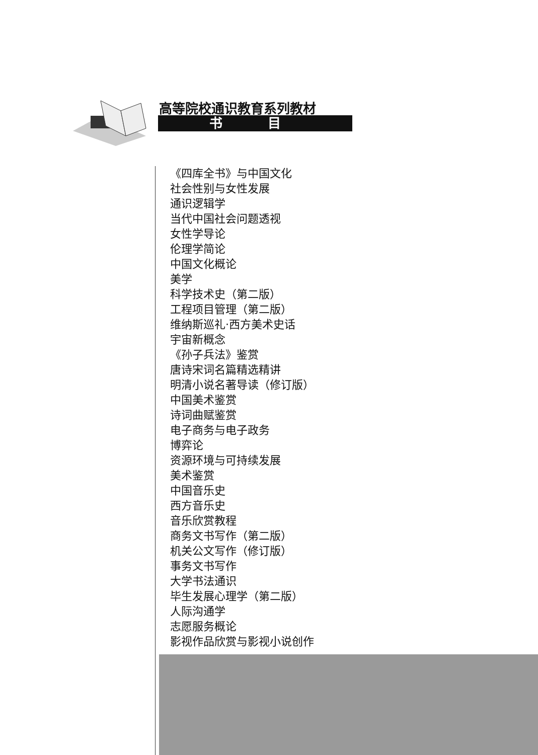高等院校通识教育系列教材
书 目
《四库全书》与中国文化
社会性别与女性发展
通识逻辑学
当代中国社会问题透视
女性学导论
伦理学简论
中国文化概论
美学
科学技术史（第二版）
工程项目管理（第二版）
维纳斯巡礼·西方美术史话
宇宙新概念
《孙子兵法》鉴赏
唐诗宋词名篇精选精讲
明清小说名著导读（修订版）
中国美术鉴赏
诗词曲赋鉴赏
电子商务与电子政务
博弈论
资源环境与可持续发展
美术鉴赏
中国音乐史
西方音乐史
音乐欣赏教程
商务文书写作（第二版）
机关公文写作（修订版）
事务文书写作
大学书法通识
毕生发展心理学（第二版）
人际沟通学
志愿服务概论
影视作品欣赏与影视小说创作